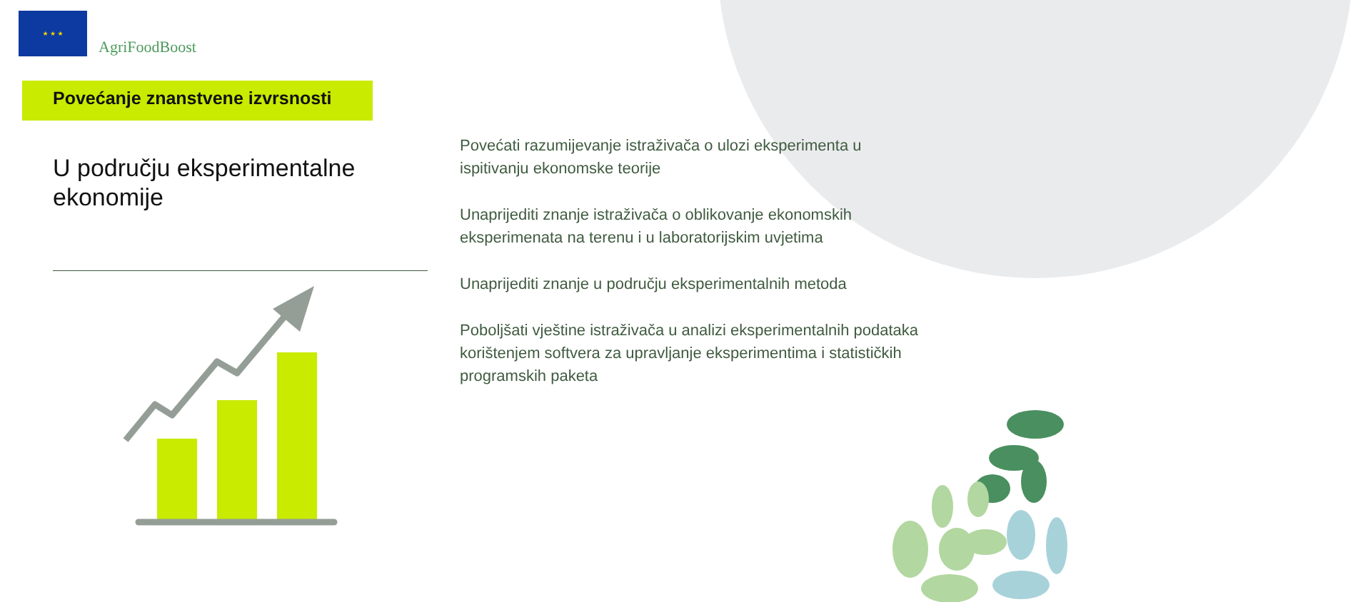★ ★ ★
AgriFoodBoost
Povećanje znanstvene izvrsnosti
U području eksperimentalne
ekonomije
Povećati razumijevanje istraživača o ulozi eksperimenta u ispitivanju ekonomske teorije
Unaprijediti znanje istraživača o oblikovanje ekonomskih eksperimenata na terenu i u laboratorijskim uvjetima
Unaprijediti znanje u području eksperimentalnih metoda
Poboljšati vještine istraživača u analizi eksperimentalnih podataka korištenjem softvera za upravljanje eksperimentima i statističkih programskih paketa